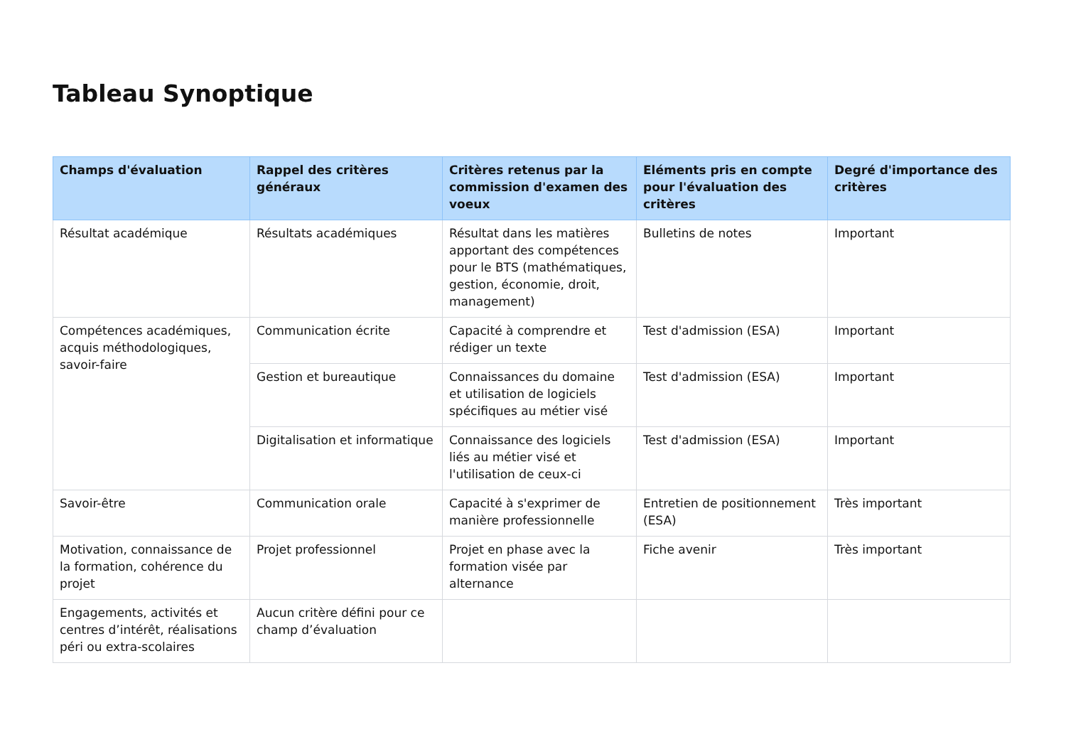Tableau Synoptique
| Champs d'évaluation | Rappel des critères généraux | Critères retenus par la commission d'examen des voeux | Eléments pris en compte pour l'évaluation des critères | Degré d'importance des critères |
| --- | --- | --- | --- | --- |
| Résultat académique | Résultats académiques | Résultat dans les matières apportant des compétences pour le BTS (mathématiques, gestion, économie, droit, management) | Bulletins de notes | Important |
| Compétences académiques, acquis méthodologiques, savoir-faire | Communication écrite | Capacité à comprendre et rédiger un texte | Test d'admission (ESA) | Important |
| | Gestion et bureautique | Connaissances du domaine et utilisation de logiciels spécifiques au métier visé | Test d'admission (ESA) | Important |
| | Digitalisation et informatique | Connaissance des logiciels liés au métier visé et l'utilisation de ceux-ci | Test d'admission (ESA) | Important |
| Savoir-être | Communication orale | Capacité à s'exprimer de manière professionnelle | Entretien de positionnement (ESA) | Très important |
| Motivation, connaissance de la formation, cohérence du projet | Projet professionnel | Projet en phase avec la formation visée par alternance | Fiche avenir | Très important |
| Engagements, activités et centres d’intérêt, réalisations péri ou extra-scolaires | Aucun critère défini pour ce champ d’évaluation | | | |